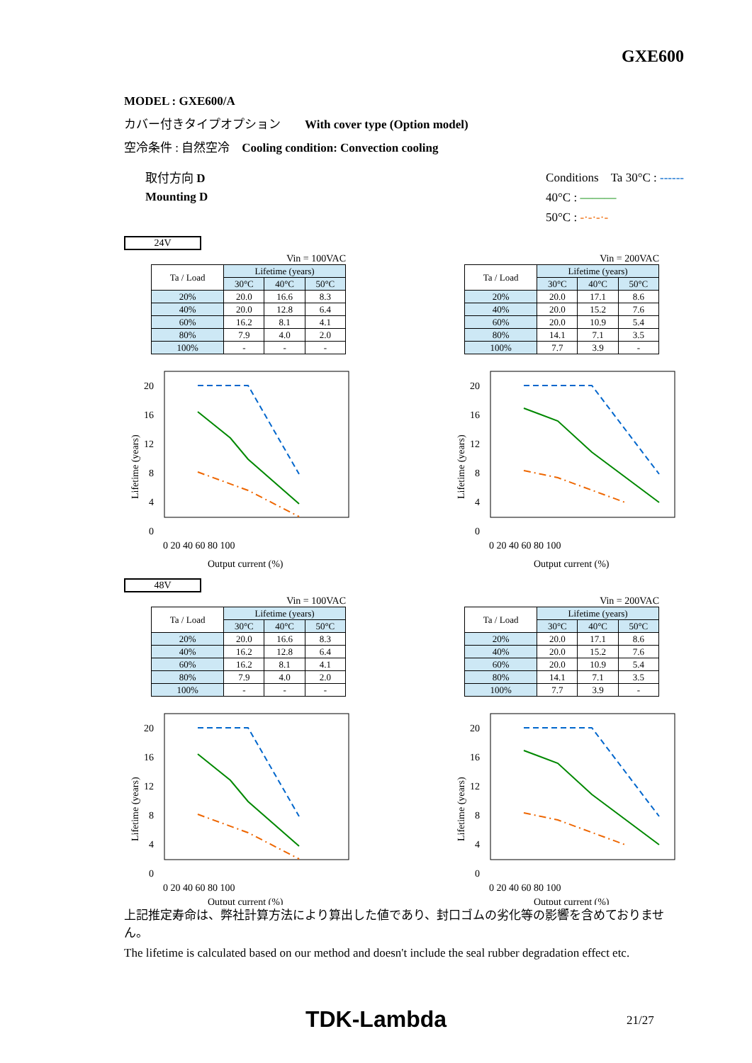GXE600
MODEL : GXE600/A
カバー付きタイプオプション　　With cover type (Option model)
空冷条件 : 自然空冷　Cooling condition: Convection cooling
取付方向 D
Mounting D
Conditions　Ta 30°C : ------
40°C : ———
50°C : -·-·-·-
24V
Vin = 100VAC
| Ta / Load | Lifetime (years) | | |
| --- | --- | --- | --- |
| | 30°C | 40°C | 50°C |
| 20% | 20.0 | 16.6 | 8.3 |
| 40% | 20.0 | 12.8 | 6.4 |
| 60% | 16.2 | 8.1 | 4.1 |
| 80% | 7.9 | 4.0 | 2.0 |
| 100% | - | - | - |
Vin = 200VAC
| Ta / Load | Lifetime (years) | | |
| --- | --- | --- | --- |
| | 30°C | 40°C | 50°C |
| 20% | 20.0 | 17.1 | 8.6 |
| 40% | 20.0 | 15.2 | 7.6 |
| 60% | 20.0 | 10.9 | 5.4 |
| 80% | 14.1 | 7.1 | 3.5 |
| 100% | 7.7 | 3.9 | - |
Lifetime (years)
20
16
12
8
4
0
0 20 40 60 80 100
Output current (%)
Lifetime (years)
20
16
12
8
4
0
0 20 40 60 80 100
Output current (%)
48V
Vin = 100VAC
| Ta / Load | Lifetime (years) | | |
| --- | --- | --- | --- |
| | 30°C | 40°C | 50°C |
| 20% | 20.0 | 16.6 | 8.3 |
| 40% | 16.2 | 12.8 | 6.4 |
| 60% | 16.2 | 8.1 | 4.1 |
| 80% | 7.9 | 4.0 | 2.0 |
| 100% | - | - | - |
Vin = 200VAC
| Ta / Load | Lifetime (years) | | |
| --- | --- | --- | --- |
| | 30°C | 40°C | 50°C |
| 20% | 20.0 | 17.1 | 8.6 |
| 40% | 20.0 | 15.2 | 7.6 |
| 60% | 20.0 | 10.9 | 5.4 |
| 80% | 14.1 | 7.1 | 3.5 |
| 100% | 7.7 | 3.9 | - |
Lifetime (years)
20
16
12
8
4
0
0 20 40 60 80 100
Output current (%)
Lifetime (years)
20
16
12
8
4
0
0 20 40 60 80 100
Output current (%)
上記推定寿命は、弊社計算方法により算出した値であり、封口ゴムの劣化等の影響を含めておりません。
The lifetime is calculated based on our method and doesn't include the seal rubber degradation effect etc.
TDK-Lambda 21/27